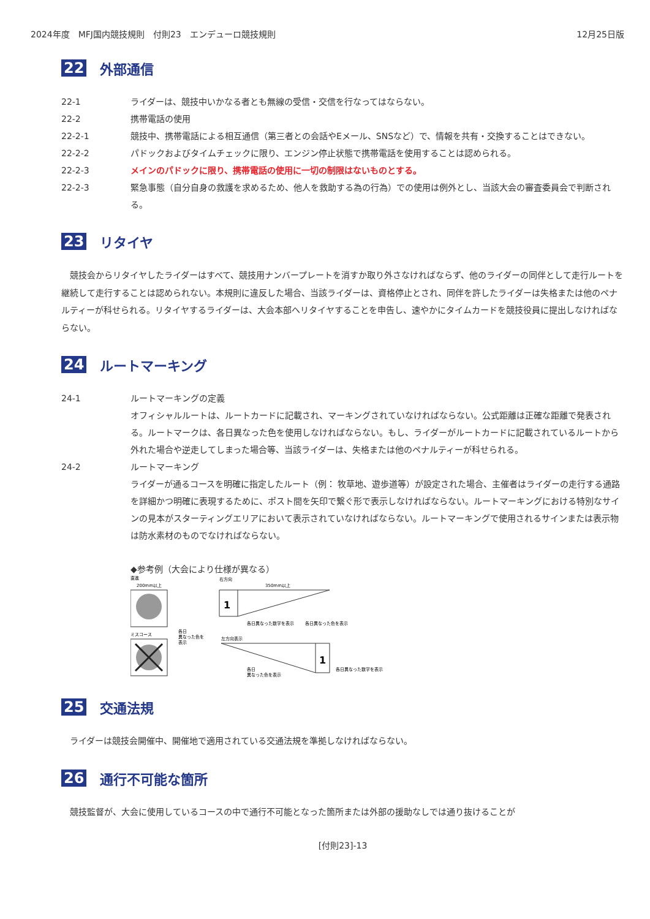2024年度　MFJ国内競技規則　付則23　エンデューロ競技規則 12月25日版
22 外部通信
22-1 ライダーは、競技中いかなる者とも無線の受信・交信を行なってはならない。
22-2 携帯電話の使用
22-2-1 競技中、携帯電話による相互通信（第三者との会話やEメール、SNSなど）で、情報を共有・交換することはできない。
22-2-2 パドックおよびタイムチェックに限り、エンジン停止状態で携帯電話を使用することは認められる。
22-2-3 メインのパドックに限り、携帯電話の使用に一切の制限はないものとする。
22-2-3 緊急事態（自分自身の救護を求めるため、他人を救助する為の行為）での使用は例外とし、当該大会の審査委員会で判断される。
23 リタイヤ
競技会からリタイヤしたライダーはすべて、競技用ナンバープレートを消すか取り外さなければならず、他のライダーの同伴として走行ルートを継続して走行することは認められない。本規則に違反した場合、当該ライダーは、資格停止とされ、同伴を許したライダーは失格または他のペナルティーが科せられる。リタイヤするライダーは、大会本部へリタイヤすることを申告し、速やかにタイムカードを競技役員に提出しなければならない。
24 ルートマーキング
24-1 ルートマーキングの定義
オフィシャルルートは、ルートカードに記載され、マーキングされていなければならない。公式距離は正確な距離で発表される。ルートマークは、各日異なった色を使用しなければならない。もし、ライダーがルートカードに記載されているルートから外れた場合や逆走してしまった場合等、当該ライダーは、失格または他のペナルティーが科せられる。
24-2 ルートマーキング
ライダーが通るコースを明確に指定したルート（例： 牧草地、遊歩道等）が設定された場合、主催者はライダーの走行する通路を詳細かつ明確に表現するために、ポスト間を矢印で繋ぐ形で表示しなければならない。ルートマーキングにおける特別なサインの見本がスターティングエリアにおいて表示されていなければならない。ルートマーキングで使用されるサインまたは表示物は防水素材のものでなければならない。
◆参考例（大会により仕様が異なる）
直進
200mm以上
ミスコース
各日
異なった色を
表示
右方向
350mm以上
1
各日異なった数字を表示
各日異なった色を表示
左方向表示
1
各日
異なった色を表示
各日異なった数字を表示
25 交通法規
ライダーは競技会開催中、開催地で適用されている交通法規を準拠しなければならない。
26 通行不可能な箇所
競技監督が、大会に使用しているコースの中で通行不可能となった箇所または外部の援助なしでは通り抜けることが
[付則23]-13